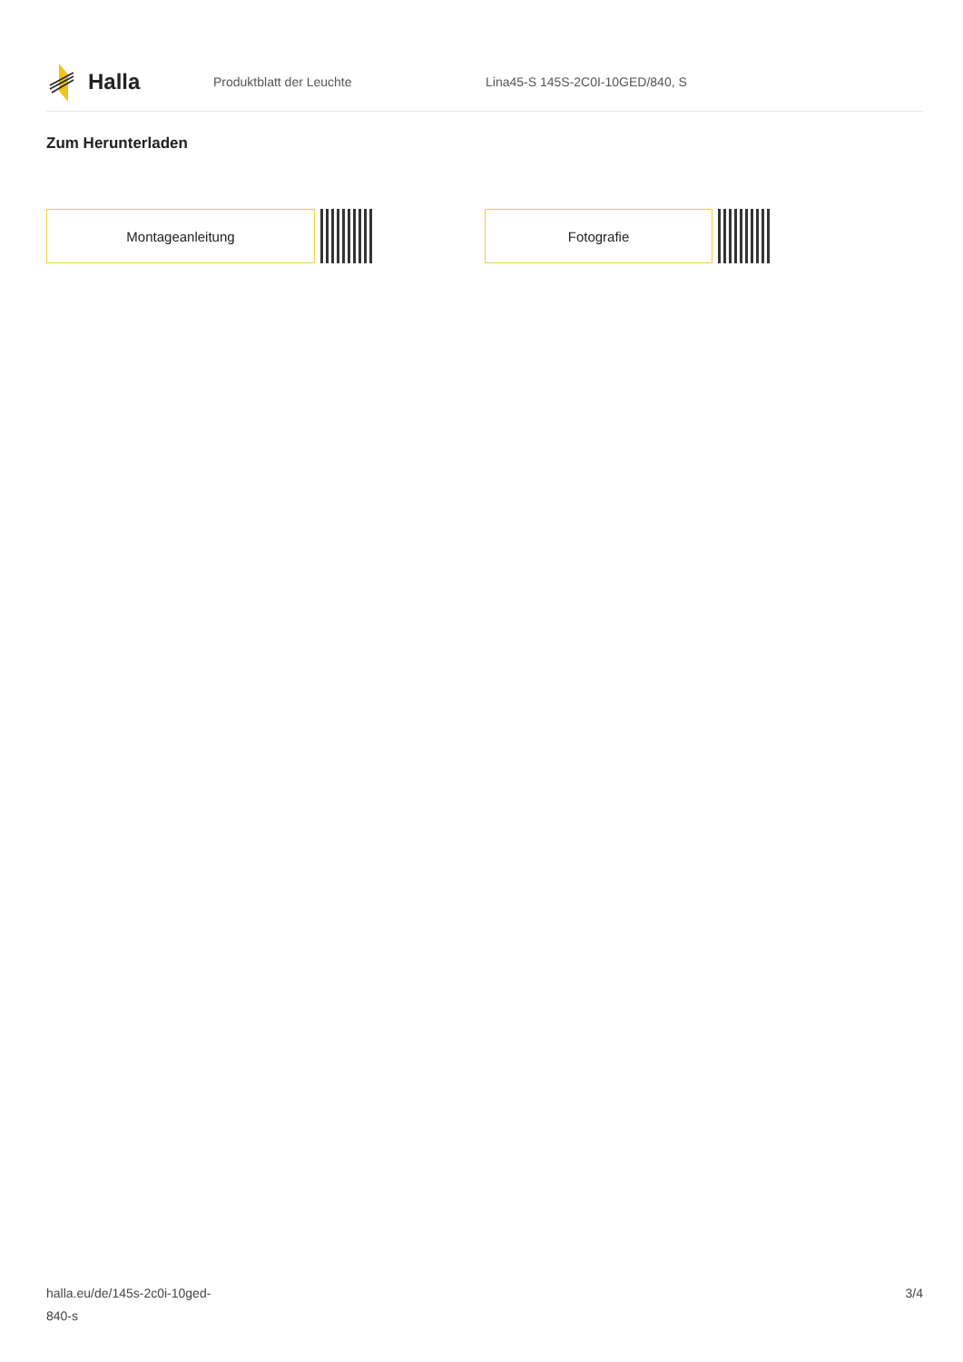Halla
Produktblatt der Leuchte
Lina45-S 145S-2C0I-10GED/840, S
Zum Herunterladen
Montageanleitung Fotografie
halla.eu/de/145s-2c0i-10ged-
840-s
3/4